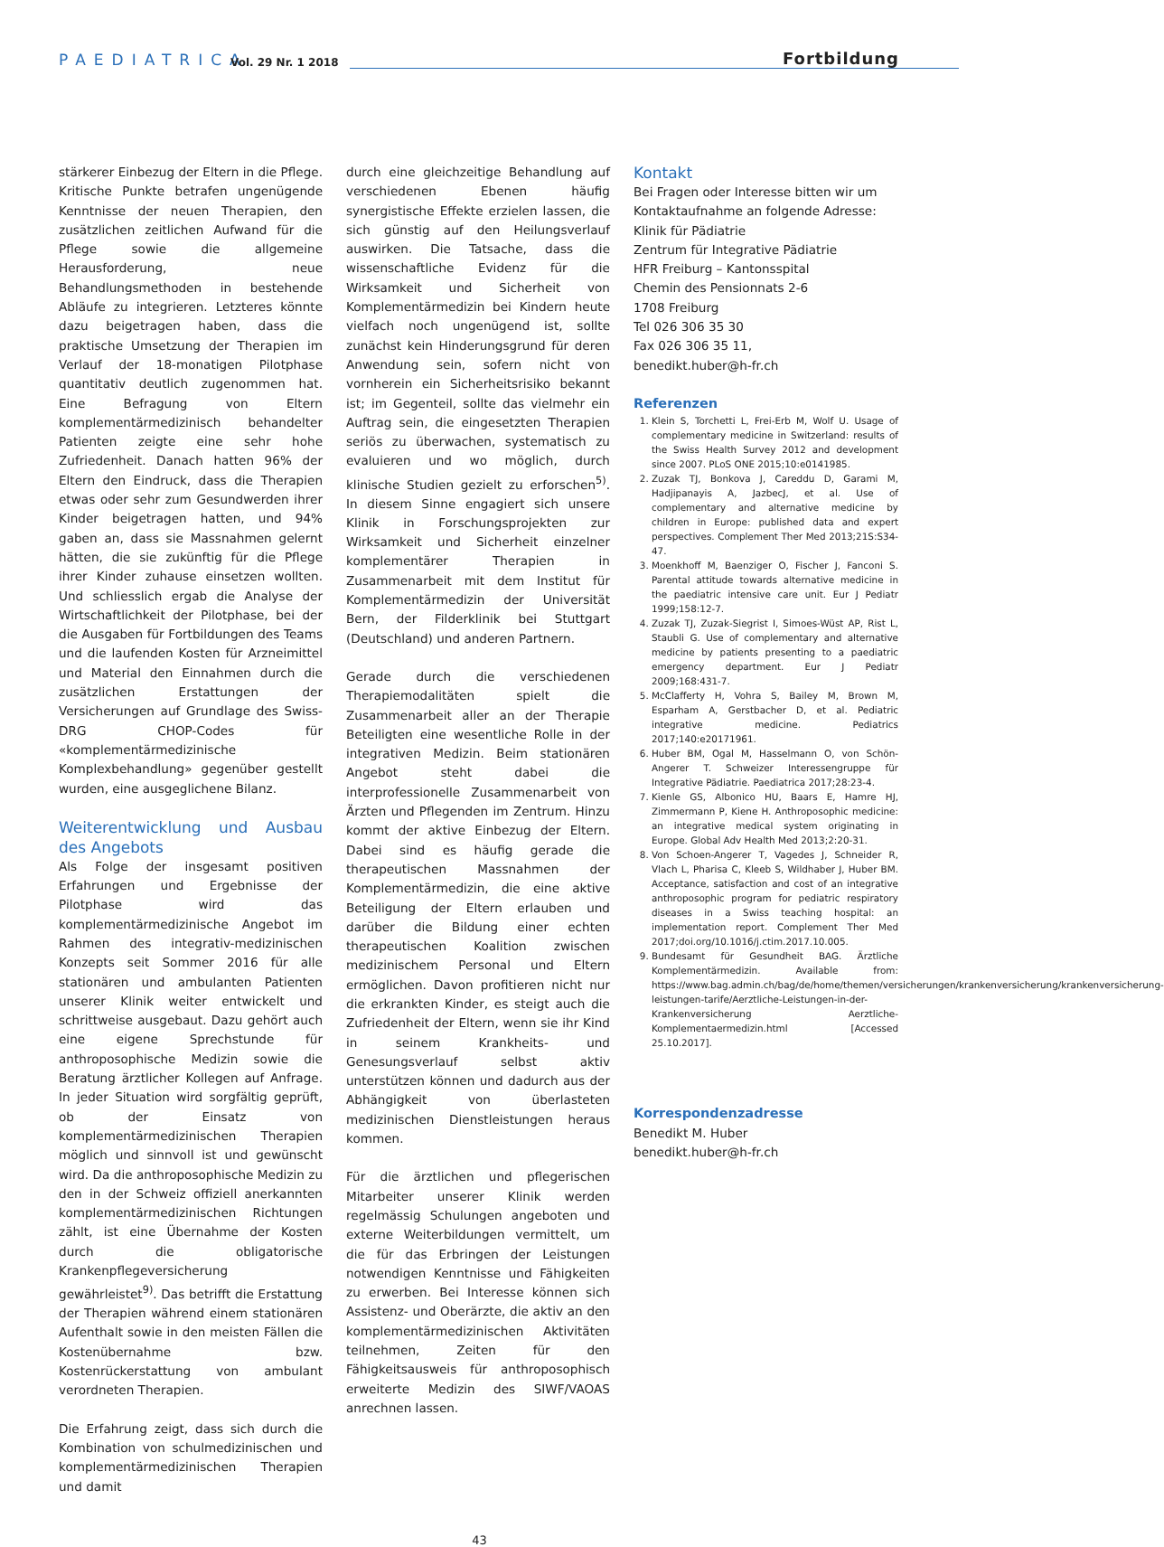PAEDIATRICA
Vol. 29 Nr. 1 2018
Fortbildung
stärkerer Einbezug der Eltern in die Pflege. Kritische Punkte betrafen ungenügende Kenntnisse der neuen Therapien, den zusätzlichen zeitlichen Aufwand für die Pflege sowie die allgemeine Herausforderung, neue Behandlungsmethoden in bestehende Abläufe zu integrieren. Letzteres könnte dazu beigetragen haben, dass die praktische Umsetzung der Therapien im Verlauf der 18-monatigen Pilotphase quantitativ deutlich zugenommen hat. Eine Befragung von Eltern komplementärmedizinisch behandelter Patienten zeigte eine sehr hohe Zufriedenheit. Danach hatten 96% der Eltern den Eindruck, dass die Therapien etwas oder sehr zum Gesundwerden ihrer Kinder beigetragen hatten, und 94% gaben an, dass sie Massnahmen gelernt hätten, die sie zukünftig für die Pflege ihrer Kinder zuhause einsetzen wollten. Und schliesslich ergab die Analyse der Wirtschaftlichkeit der Pilotphase, bei der die Ausgaben für Fortbildungen des Teams und die laufenden Kosten für Arzneimittel und Material den Einnahmen durch die zusätzlichen Erstattungen der Versicherungen auf Grundlage des Swiss-DRG CHOP-Codes für «komplementärmedizinische Komplexbehandlung» gegenüber gestellt wurden, eine ausgeglichene Bilanz.
Weiterentwicklung und Ausbau des Angebots
Als Folge der insgesamt positiven Erfahrungen und Ergebnisse der Pilotphase wird das komplementärmedizinische Angebot im Rahmen des integrativ-medizinischen Konzepts seit Sommer 2016 für alle stationären und ambulanten Patienten unserer Klinik weiter entwickelt und schrittweise ausgebaut. Dazu gehört auch eine eigene Sprechstunde für anthroposophische Medizin sowie die Beratung ärztlicher Kollegen auf Anfrage. In jeder Situation wird sorgfältig geprüft, ob der Einsatz von komplementärmedizinischen Therapien möglich und sinnvoll ist und gewünscht wird. Da die anthroposophische Medizin zu den in der Schweiz offiziell anerkannten komplementärmedizinischen Richtungen zählt, ist eine Übernahme der Kosten durch die obligatorische Krankenpflegeversicherung gewährleistet<sup>9)</sup>. Das betrifft die Erstattung der Therapien während einem stationären Aufenthalt sowie in den meisten Fällen die Kostenübernahme bzw. Kostenrückerstattung von ambulant verordneten Therapien.
Die Erfahrung zeigt, dass sich durch die Kombination von schulmedizinischen und komplementärmedizinischen Therapien und damit
durch eine gleichzeitige Behandlung auf verschiedenen Ebenen häufig synergistische Effekte erzielen lassen, die sich günstig auf den Heilungsverlauf auswirken. Die Tatsache, dass die wissenschaftliche Evidenz für die Wirksamkeit und Sicherheit von Komplementärmedizin bei Kindern heute vielfach noch ungenügend ist, sollte zunächst kein Hinderungsgrund für deren Anwendung sein, sofern nicht von vornherein ein Sicherheitsrisiko bekannt ist; im Gegenteil, sollte das vielmehr ein Auftrag sein, die eingesetzten Therapien seriös zu überwachen, systematisch zu evaluieren und wo möglich, durch klinische Studien gezielt zu erforschen<sup>5)</sup>. In diesem Sinne engagiert sich unsere Klinik in Forschungsprojekten zur Wirksamkeit und Sicherheit einzelner komplementärer Therapien in Zusammenarbeit mit dem Institut für Komplementärmedizin der Universität Bern, der Filderklinik bei Stuttgart (Deutschland) und anderen Partnern.
Gerade durch die verschiedenen Therapiemodalitäten spielt die Zusammenarbeit aller an der Therapie Beteiligten eine wesentliche Rolle in der integrativen Medizin. Beim stationären Angebot steht dabei die interprofessionelle Zusammenarbeit von Ärzten und Pflegenden im Zentrum. Hinzu kommt der aktive Einbezug der Eltern. Dabei sind es häufig gerade die therapeutischen Massnahmen der Komplementärmedizin, die eine aktive Beteiligung der Eltern erlauben und darüber die Bildung einer echten therapeutischen Koalition zwischen medizinischem Personal und Eltern ermöglichen. Davon profitieren nicht nur die erkrankten Kinder, es steigt auch die Zufriedenheit der Eltern, wenn sie ihr Kind in seinem Krankheits- und Genesungsverlauf selbst aktiv unterstützen können und dadurch aus der Abhängigkeit von überlasteten medizinischen Dienstleistungen heraus kommen.
Für die ärztlichen und pflegerischen Mitarbeiter unserer Klinik werden regelmässig Schulungen angeboten und externe Weiterbildungen vermittelt, um die für das Erbringen der Leistungen notwendigen Kenntnisse und Fähigkeiten zu erwerben. Bei Interesse können sich Assistenz- und Oberärzte, die aktiv an den komplementärmedizinischen Aktivitäten teilnehmen, Zeiten für den Fähigkeitsausweis für anthroposophisch erweiterte Medizin des SIWF/VAOAS anrechnen lassen.
Kontakt
Bei Fragen oder Interesse bitten wir um Kontaktaufnahme an folgende Adresse:
Klinik für Pädiatrie
Zentrum für Integrative Pädiatrie
HFR Freiburg – Kantonsspital
Chemin des Pensionnats 2-6
1708 Freiburg
Tel 026 306 35 30
Fax 026 306 35 11,
benedikt.huber@h-fr.ch
Referenzen
1. Klein S, Torchetti L, Frei-Erb M, Wolf U. Usage of complementary medicine in Switzerland: results of the Swiss Health Survey 2012 and development since 2007. PLoS ONE 2015;10:e0141985.
2. Zuzak TJ, Bonkova J, Careddu D, Garami M, Hadjipanayis A, JazbecJ, et al. Use of complementary and alternative medicine by children in Europe: published data and expert perspectives. Complement Ther Med 2013;21S:S34-47.
3. Moenkhoff M, Baenziger O, Fischer J, Fanconi S. Parental attitude towards alternative medicine in the paediatric intensive care unit. Eur J Pediatr 1999;158:12-7.
4. Zuzak TJ, Zuzak-Siegrist I, Simoes-Wüst AP, Rist L, Staubli G. Use of complementary and alternative medicine by patients presenting to a paediatric emergency department. Eur J Pediatr 2009;168:431-7.
5. McClafferty H, Vohra S, Bailey M, Brown M, Esparham A, Gerstbacher D, et al. Pediatric integrative medicine. Pediatrics 2017;140:e20171961.
6. Huber BM, Ogal M, Hasselmann O, von Schön-Angerer T. Schweizer Interessengruppe für Integrative Pädiatrie. Paediatrica 2017;28:23-4.
7. Kienle GS, Albonico HU, Baars E, Hamre HJ, Zimmermann P, Kiene H. Anthroposophic medicine: an integrative medical system originating in Europe. Global Adv Health Med 2013;2:20-31.
8. Von Schoen-Angerer T, Vagedes J, Schneider R, Vlach L, Pharisa C, Kleeb S, Wildhaber J, Huber BM. Acceptance, satisfaction and cost of an integrative anthroposophic program for pediatric respiratory diseases in a Swiss teaching hospital: an implementation report. Complement Ther Med 2017;doi.org/10.1016/j.ctim.2017.10.005.
9. Bundesamt für Gesundheit BAG. Ärztliche Komplementärmedizin. Available from: https://www.bag.admin.ch/bag/de/home/themen/versicherungen/krankenversicherung/krankenversicherung-leistungen-tarife/Aerztliche-Leistungen-in-der-Krankenversicherung Aerztliche-Komplementaermedizin.html [Accessed 25.10.2017].
Korrespondenzadresse
Benedikt M. Huber
benedikt.huber@h-fr.ch
43